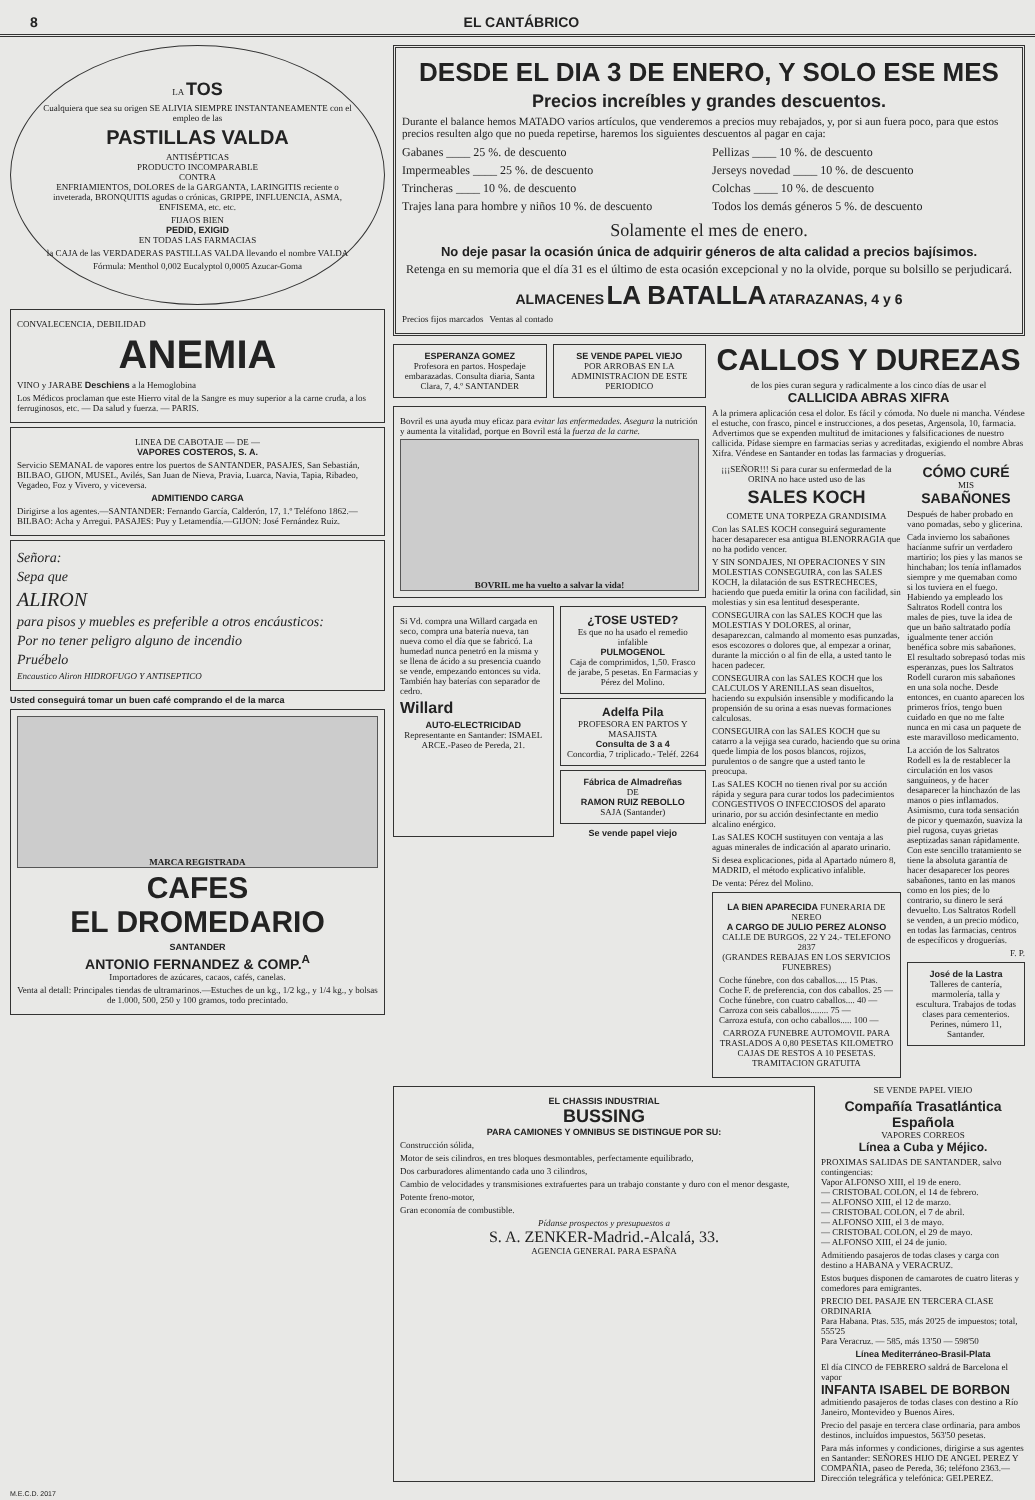8 EL CANTÁBRICO
LA TOS
Cualquiera que sea su origen SE ALIVIA SIEMPRE INSTANTANEAMENTE con el empleo de las
PASTILLAS VALDA
ANTISÉPTICAS
PRODUCTO INCOMPARABLE
CONTRA
ENFRIAMIENTOS, DOLORES de la GARGANTA, LARINGITIS reciente o inveterada, BRONQUITIS agudas o crónicas, GRIPPE, INFLUENCIA, ASMA, ENFISEMA, etc. etc.
FIJAOS BIEN
PEDID, EXIGID
EN TODAS LAS FARMACIAS
la CAJA de las VERDADERAS PASTILLAS VALDA llevando el nombre VALDA
Fórmula: Menthol 0,002 Eucalyptol 0,0005 Azucar-Goma
CONVALECENCIA, DEBILIDAD
ANEMIA
VINO y JARABE Deschiens a la Hemoglobina
Los Médicos proclaman que este Hierro vital de la Sangre es muy superior a la carne cruda, a los ferruginosos, etc. — Da salud y fuerza. — PARIS.
LINEA DE CABOTAJE — DE —
VAPORES COSTEROS, S. A.
Servicio SEMANAL de vapores entre los puertos de SANTANDER, PASAJES, San Sebastián, BILBAO, GIJON, MUSEL, Avilés, San Juan de Nieva, Pravia, Luarca, Navia, Tapia, Ribadeo, Vegadeo, Foz y Vivero, y viceversa.
ADMITIENDO CARGA
Dirigirse a los agentes.—SANTANDER: Fernando García, Calderón, 17, 1.º Teléfono 1862.—BILBAO: Acha y Arregui. PASAJES: Puy y Letamendía.—GIJON: José Fernández Ruiz.
Señora:
Sepa que
ALIRON
para pisos y muebles es preferible a otros encáusticos:
Por no tener peligro alguno de incendio
Pruébelo
Encaustico Aliron HIDROFUGO Y ANTISEPTICO
Usted conseguirá tomar un buen café comprando el de la marca
MARCA REGISTRADA
CAFES
EL DROMEDARIO
SANTANDER
ANTONIO FERNANDEZ & COMP.<sup>A</sup>
Importadores de azúcares, cacaos, cafés, canelas.
Venta al detall: Principales tiendas de ultramarinos.—Estuches de un kg., 1/2 kg., y 1/4 kg., y bolsas de 1.000, 500, 250 y 100 gramos, todo precintado.
DESDE EL DIA 3 DE ENERO, Y SOLO ESE MES
Precios increíbles y grandes descuentos.
Durante el balance hemos MATADO varios artículos, que venderemos a precios muy rebajados, y, por si aun fuera poco, para que estos precios resulten algo que no pueda repetirse, haremos los siguientes descuentos al pagar en caja:
Gabanes ____ 25 %. de descuento
Impermeables ____ 25 %. de descuento
Trincheras ____ 10 %. de descuento
Trajes lana para hombre y niños 10 %. de descuento
Pellizas ____ 10 %. de descuento
Jerseys novedad ____ 10 %. de descuento
Colchas ____ 10 %. de descuento
Todos los demás géneros 5 %. de descuento
Solamente el mes de enero.
No deje pasar la ocasión única de adquirir géneros de alta calidad a precios bajísimos.
Retenga en su memoria que el día 31 es el último de esta ocasión excepcional y no la olvide, porque su bolsillo se perjudicará.
ALMACENES LA BATALLA ATARAZANAS, 4 y 6
Precios fijos marcados Ventas al contado
ESPERANZA GOMEZ
Profesora en partos. Hospedaje embarazadas. Consulta diaria, Santa Clara, 7, 4.º SANTANDER
SE VENDE PAPEL VIEJO
POR ARROBAS EN LA ADMINISTRACION DE ESTE PERIODICO
Bovril es una ayuda muy eficaz para evitar las enfermedades. Asegura la nutrición y aumenta la vitalidad, porque en Bovril está la fuerza de la carne.
BOVRIL me ha vuelto a salvar la vida!
Si Vd. compra una Willard cargada en seco, compra una batería nueva, tan nueva como el día que se fabricó. La humedad nunca penetró en la misma y se llena de ácido a su presencia cuando se vende, empezando entonces su vida. También hay baterías con separador de cedro.
Willard
AUTO-ELECTRICIDAD
Representante en Santander: ISMAEL ARCE.-Paseo de Pereda, 21.
¿TOSE USTED?
Es que no ha usado el remedio infalible
PULMOGENOL
Caja de comprimidos, 1,50. Frasco de jarabe, 5 pesetas. En Farmacias y Pérez del Molino.
Adelfa Pila
PROFESORA EN PARTOS Y MASAJISTA
Consulta de 3 a 4
Concordia, 7 triplicado.- Teléf. 2264
Fábrica de Almadreñas
DE
RAMON RUIZ REBOLLO
SAJA (Santander)
Se vende papel viejo
CALLOS Y DUREZAS
de los pies curan segura y radicalmente a los cinco días de usar el
CALLICIDA ABRAS XIFRA
A la primera aplicación cesa el dolor. Es fácil y cómoda. No duele ni mancha. Véndese el estuche, con frasco, pincel e instrucciones, a dos pesetas, Argensola, 10, farmacia. Advertimos que se expenden multitud de imitaciones y falsificaciones de nuestro callicida. Pídase siempre en farmacias serias y acreditadas, exigiendo el nombre Abras Xifra. Véndese en Santander en todas las farmacias y droguerías.
¡¡¡SEÑOR!!! Si para curar su enfermedad de la ORINA no hace usted uso de las
SALES KOCH
COMETE UNA TORPEZA GRANDISIMA
Con las SALES KOCH conseguirá seguramente hacer desaparecer esa antigua BLENORRAGIA que no ha podido vencer.
Y SIN SONDAJES, NI OPERACIONES Y SIN MOLESTIAS CONSEGUIRA, con las SALES KOCH, la dilatación de sus ESTRECHECES, haciendo que pueda emitir la orina con facilidad, sin molestias y sin esa lentitud desesperante.
CONSEGUIRA con las SALES KOCH que las MOLESTIAS Y DOLORES, al orinar, desaparezcan, calmando al momento esas punzadas, esos escozores o dolores que, al empezar a orinar, durante la micción o al fin de ella, a usted tanto le hacen padecer.
CONSEGUIRA con las SALES KOCH que los CALCULOS Y ARENILLAS sean disueltos, haciendo su expulsión insensible y modificando la propensión de su orina a esas nuevas formaciones calculosas.
CONSEGUIRA con las SALES KOCH que su catarro a la vejiga sea curado, haciendo que su orina quede limpia de los posos blancos, rojizos, purulentos o de sangre que a usted tanto le preocupa.
Las SALES KOCH no tienen rival por su acción rápida y segura para curar todos los padecimientos CONGESTIVOS O INFECCIOSOS del aparato urinario, por su acción desinfectante en medio alcalino enérgico.
Las SALES KOCH sustituyen con ventaja a las aguas minerales de indicación al aparato urinario.
Si desea explicaciones, pida al Apartado número 8, MADRID, el método explicativo infalible.
De venta: Pérez del Molino.
LA BIEN APARECIDA FUNERARIA DE NEREO
A CARGO DE JULIO PEREZ ALONSO
CALLE DE BURGOS, 22 Y 24.- TELEFONO 2837
(GRANDES REBAJAS EN LOS SERVICIOS FUNEBRES)
Coche fúnebre, con dos caballos..... 15 Ptas.
Coche F. de preferencia, con dos caballos. 25 —
Coche fúnebre, con cuatro caballos.... 40 —
Carroza con seis caballos........ 75 —
Carroza estufa, con ocho caballos..... 100 —
CARROZA FUNEBRE AUTOMOVIL PARA TRASLADOS A 0,80 PESETAS KILOMETRO
CAJAS DE RESTOS A 10 PESETAS. TRAMITACION GRATUITA
CÓMO CURÉ
MIS
SABAÑONES
Después de haber probado en vano pomadas, sebo y glicerina.
Cada invierno los sabañones hacíanme sufrir un verdadero martirio; los pies y las manos se hinchaban; los tenía inflamados siempre y me quemaban como si los tuviera en el fuego. Habiendo ya empleado los Saltratos Rodell contra los males de pies, tuve la idea de que un baño saltratado podía igualmente tener acción benéfica sobre mis sabañones. El resultado sobrepasó todas mis esperanzas, pues los Saltratos Rodell curaron mis sabañones en una sola noche. Desde entonces, en cuanto aparecen los primeros fríos, tengo buen cuidado en que no me falte nunca en mi casa un paquete de este maravilloso medicamento.
La acción de los Saltratos Rodell es la de restablecer la circulación en los vasos sanguíneos, y de hacer desaparecer la hinchazón de las manos o pies inflamados. Asimismo, cura toda sensación de picor y quemazón, suaviza la piel rugosa, cuyas grietas aseptizadas sanan rápidamente. Con este sencillo tratamiento se tiene la absoluta garantía de hacer desaparecer los peores sabañones, tanto en las manos como en los pies; de lo contrario, su dinero le será devuelto. Los Saltratos Rodell se venden, a un precio módico, en todas las farmacias, centros de específicos y droguerías.
F. P.
José de la Lastra
Talleres de cantería, marmolería, talla y escultura. Trabajos de todas clases para cementerios. Perines, número 11, Santander.
EL CHASSIS INDUSTRIAL
BUSSING
PARA CAMIONES Y OMNIBUS SE DISTINGUE POR SU:
Construcción sólida,
Motor de seis cilindros, en tres bloques desmontables, perfectamente equilibrado,
Dos carburadores alimentando cada uno 3 cilindros,
Cambio de velocidades y transmisiones extrafuertes para un trabajo constante y duro con el menor desgaste,
Potente freno-motor,
Gran economía de combustible.
Pídanse prospectos y presupuestos a
S. A. ZENKER-Madrid.-Alcalá, 33.
AGENCIA GENERAL PARA ESPAÑA
SE VENDE PAPEL VIEJO
Compañía Trasatlántica Española
VAPORES CORREOS
Línea a Cuba y Méjico.
PROXIMAS SALIDAS DE SANTANDER, salvo contingencias:
Vapor ALFONSO XIII, el 19 de enero.
— CRISTOBAL COLON, el 14 de febrero.
— ALFONSO XIII, el 12 de marzo.
— CRISTOBAL COLON, el 7 de abril.
— ALFONSO XIII, el 3 de mayo.
— CRISTOBAL COLON, el 29 de mayo.
— ALFONSO XIII, el 24 de junio.
Admitiendo pasajeros de todas clases y carga con destino a HABANA y VERACRUZ.
Estos buques disponen de camarotes de cuatro literas y comedores para emigrantes.
PRECIO DEL PASAJE EN TERCERA CLASE ORDINARIA
Para Habana. Ptas. 535, más 20'25 de impuestos; total, 555'25
Para Veracruz. — 585, más 13'50 — 598'50
Línea Mediterráneo-Brasil-Plata
El día CINCO de FEBRERO saldrá de Barcelona el vapor
INFANTA ISABEL DE BORBON
admitiendo pasajeros de todas clases con destino a Río Janeiro, Montevideo y Buenos Aires.
Precio del pasaje en tercera clase ordinaria, para ambos destinos, incluídos impuestos, 563'50 pesetas.
Para más informes y condiciones, dirigirse a sus agentes en Santander: SEÑORES HIJO DE ANGEL PEREZ Y COMPAÑIA, paseo de Pereda, 36; teléfono 2363.—Dirección telegráfica y telefónica: GELPEREZ.
M.E.C.D. 2017